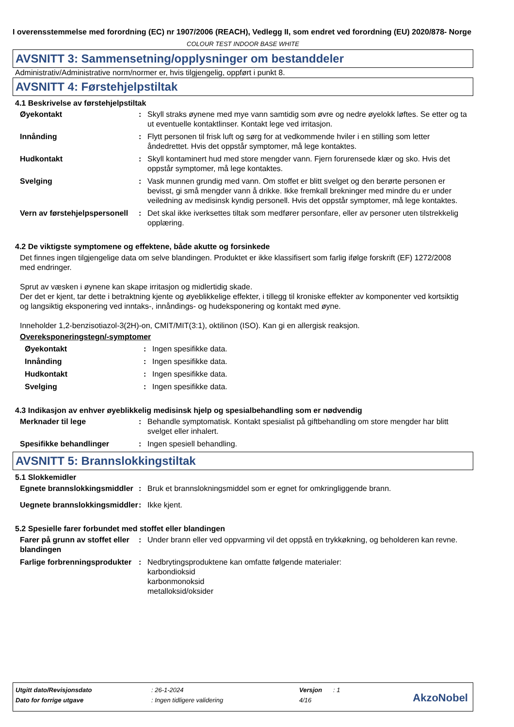I overensstemmelse med forordning (EC) nr 1907/2006 (REACH), Vedlegg II, som endret ved forordning (EU) 2020/878- Norge
COLOUR TEST INDOOR BASE WHITE
AVSNITT 3: Sammensetning/opplysninger om bestanddeler
Administrativ/Administrative norm/normer er, hvis tilgjengelig, oppført i punkt 8.
AVSNITT 4: Førstehjelpstiltak
4.1 Beskrivelse av førstehjelpstiltak
Øyekontakt : Skyll straks øynene med mye vann samtidig som øvre og nedre øyelokk løftes. Se etter og ta ut eventuelle kontaktlinser. Kontakt lege ved irritasjon.
Innånding : Flytt personen til frisk luft og sørg for at vedkommende hviler i en stilling som letter åndedrettet. Hvis det oppstår symptomer, må lege kontaktes.
Hudkontakt : Skyll kontaminert hud med store mengder vann. Fjern forurensede klær og sko. Hvis det oppstår symptomer, må lege kontaktes.
Svelging : Vask munnen grundig med vann. Om stoffet er blitt svelget og den berørte personen er bevisst, gi små mengder vann å drikke. Ikke fremkall brekninger med mindre du er under veiledning av medisinsk kyndig personell. Hvis det oppstår symptomer, må lege kontaktes.
Vern av førstehjelpspersonell
: Det skal ikke iverksettes tiltak som medfører personfare, eller av personer uten tilstrekkelig opplæring.
4.2 De viktigste symptomene og effektene, både akutte og forsinkede
Det finnes ingen tilgjengelige data om selve blandingen. Produktet er ikke klassifisert som farlig ifølge forskrift (EF) 1272/2008 med endringer.
Sprut av væsken i øynene kan skape irritasjon og midlertidig skade.
Der det er kjent, tar dette i betraktning kjente og øyeblikkelige effekter, i tillegg til kroniske effekter av komponenter ved kortsiktig og langsiktig eksponering ved inntaks-, innåndings- og hudeksponering og kontakt med øyne.
Inneholder 1,2-benzisotiazol-3(2H)-on, CMIT/MIT(3:1), oktilinon (ISO). Kan gi en allergisk reaksjon.
Overeksponeringstegn/-symptomer
Øyekontakt : Ingen spesifikke data.
Innånding : Ingen spesifikke data.
Hudkontakt : Ingen spesifikke data.
Svelging : Ingen spesifikke data.
4.3 Indikasjon av enhver øyeblikkelig medisinsk hjelp og spesialbehandling som er nødvendig
Merknader til lege : Behandle symptomatisk. Kontakt spesialist på giftbehandling om store mengder har blitt svelget eller inhalert.
Spesifikke behandlinger : Ingen spesiell behandling.
AVSNITT 5: Brannslokkingstiltak
5.1 Slokkemidler
Egnete brannslokkingsmiddler
: Bruk et brannslokningsmiddel som er egnet for omkringliggende brann.
Uegnete brannslokkingsmiddler
: Ikke kjent.
5.2 Spesielle farer forbundet med stoffet eller blandingen
Farer på grunn av stoffet eller blandingen
: Under brann eller ved oppvarming vil det oppstå en trykkøkning, og beholderen kan revne.
Farlige forbrenningsprodukter
: Nedbrytingsproduktene kan omfatte følgende materialer:
karbondioksid
karbonmonoksid
metalloksid/oksider
| Utgitt dato/Revisjonsdato | : 26-1-2024 | Versjon | : 1 |
| Dato for forrige utgave | : Ingen tidligere validering | 4/16 | |
AkzoNobel